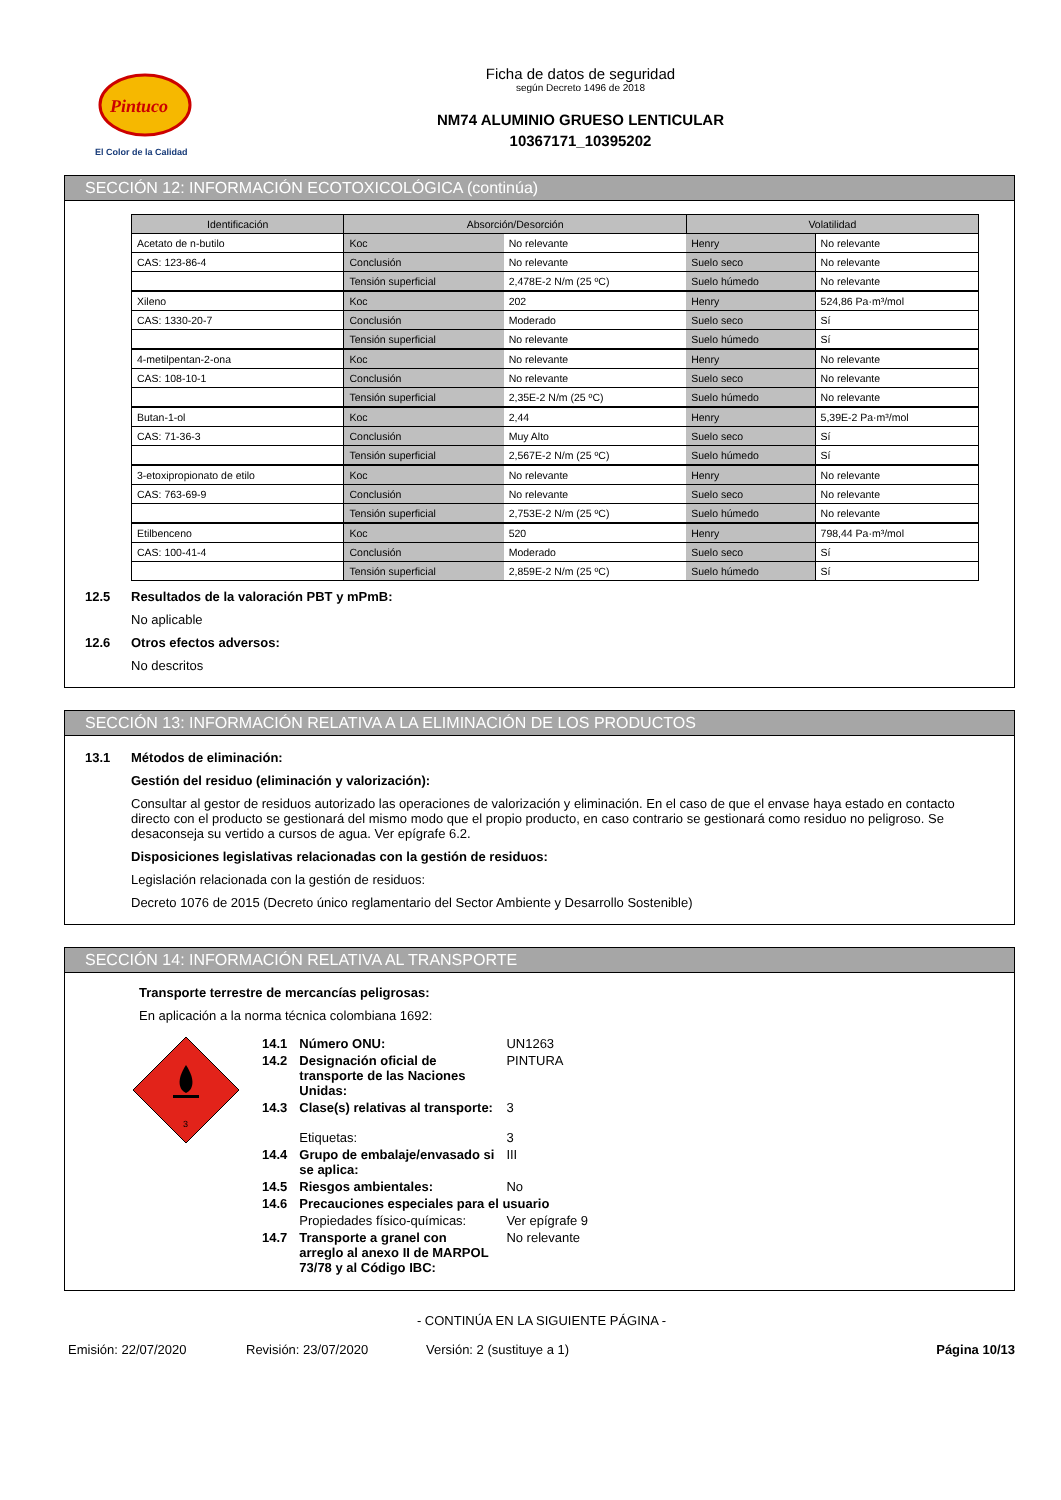Pintuco
El Color de la Calidad
Ficha de datos de seguridad
según Decreto 1496 de 2018
NM74 ALUMINIO GRUESO LENTICULAR
10367171_10395202
SECCIÓN 12: INFORMACIÓN ECOTOXICOLÓGICA (continúa)
| Identificación | Absorción/Desorción | | Volatilidad | |
| --- | --- | --- | --- | --- |
| Acetato de n-butilo | Koc | No relevante | Henry | No relevante |
| CAS: 123-86-4 | Conclusión | No relevante | Suelo seco | No relevante |
| | Tensión superficial | 2,478E-2 N/m (25 ºC) | Suelo húmedo | No relevante |
| Xileno | Koc | 202 | Henry | 524,86 Pa·m³/mol |
| CAS: 1330-20-7 | Conclusión | Moderado | Suelo seco | Sí |
| | Tensión superficial | No relevante | Suelo húmedo | Sí |
| 4-metilpentan-2-ona | Koc | No relevante | Henry | No relevante |
| CAS: 108-10-1 | Conclusión | No relevante | Suelo seco | No relevante |
| | Tensión superficial | 2,35E-2 N/m (25 ºC) | Suelo húmedo | No relevante |
| Butan-1-ol | Koc | 2,44 | Henry | 5,39E-2 Pa·m³/mol |
| CAS: 71-36-3 | Conclusión | Muy Alto | Suelo seco | Sí |
| | Tensión superficial | 2,567E-2 N/m (25 ºC) | Suelo húmedo | Sí |
| 3-etoxipropionato de etilo | Koc | No relevante | Henry | No relevante |
| CAS: 763-69-9 | Conclusión | No relevante | Suelo seco | No relevante |
| | Tensión superficial | 2,753E-2 N/m (25 ºC) | Suelo húmedo | No relevante |
| Etilbenceno | Koc | 520 | Henry | 798,44 Pa·m³/mol |
| CAS: 100-41-4 | Conclusión | Moderado | Suelo seco | Sí |
| | Tensión superficial | 2,859E-2 N/m (25 ºC) | Suelo húmedo | Sí |
12.5 Resultados de la valoración PBT y mPmB:
No aplicable
12.6 Otros efectos adversos:
No descritos
SECCIÓN 13: INFORMACIÓN RELATIVA A LA ELIMINACIÓN DE LOS PRODUCTOS
13.1 Métodos de eliminación:
Gestión del residuo (eliminación y valorización):
Consultar al gestor de residuos autorizado las operaciones de valorización y eliminación. En el caso de que el envase haya estado en contacto directo con el producto se gestionará del mismo modo que el propio producto, en caso contrario se gestionará como residuo no peligroso. Se desaconseja su vertido a cursos de agua. Ver epígrafe 6.2.
Disposiciones legislativas relacionadas con la gestión de residuos:
Legislación relacionada con la gestión de residuos:
Decreto 1076 de 2015 (Decreto único reglamentario del Sector Ambiente y Desarrollo Sostenible)
SECCIÓN 14: INFORMACIÓN RELATIVA AL TRANSPORTE
Transporte terrestre de mercancías peligrosas:
En aplicación a la norma técnica colombiana 1692:
3
| 14.1 | Número ONU: | UN1263 |
| 14.2 | Designación oficial de transporte de las Naciones Unidas: | PINTURA |
| 14.3 | Clase(s) relativas al transporte: Etiquetas: | 3 3 |
| 14.4 | Grupo de embalaje/envasado si se aplica: | III |
| 14.5 | Riesgos ambientales: | No |
| 14.6 | Precauciones especiales para el usuario | |
| | Propiedades físico-químicas: | Ver epígrafe 9 |
| 14.7 | Transporte a granel con arreglo al anexo II de MARPOL 73/78 y al Código IBC: | No relevante |
- CONTINÚA EN LA SIGUIENTE PÁGINA -
Emisión: 22/07/2020 Revisión: 23/07/2020 Versión: 2 (sustituye a 1) Página 10/13